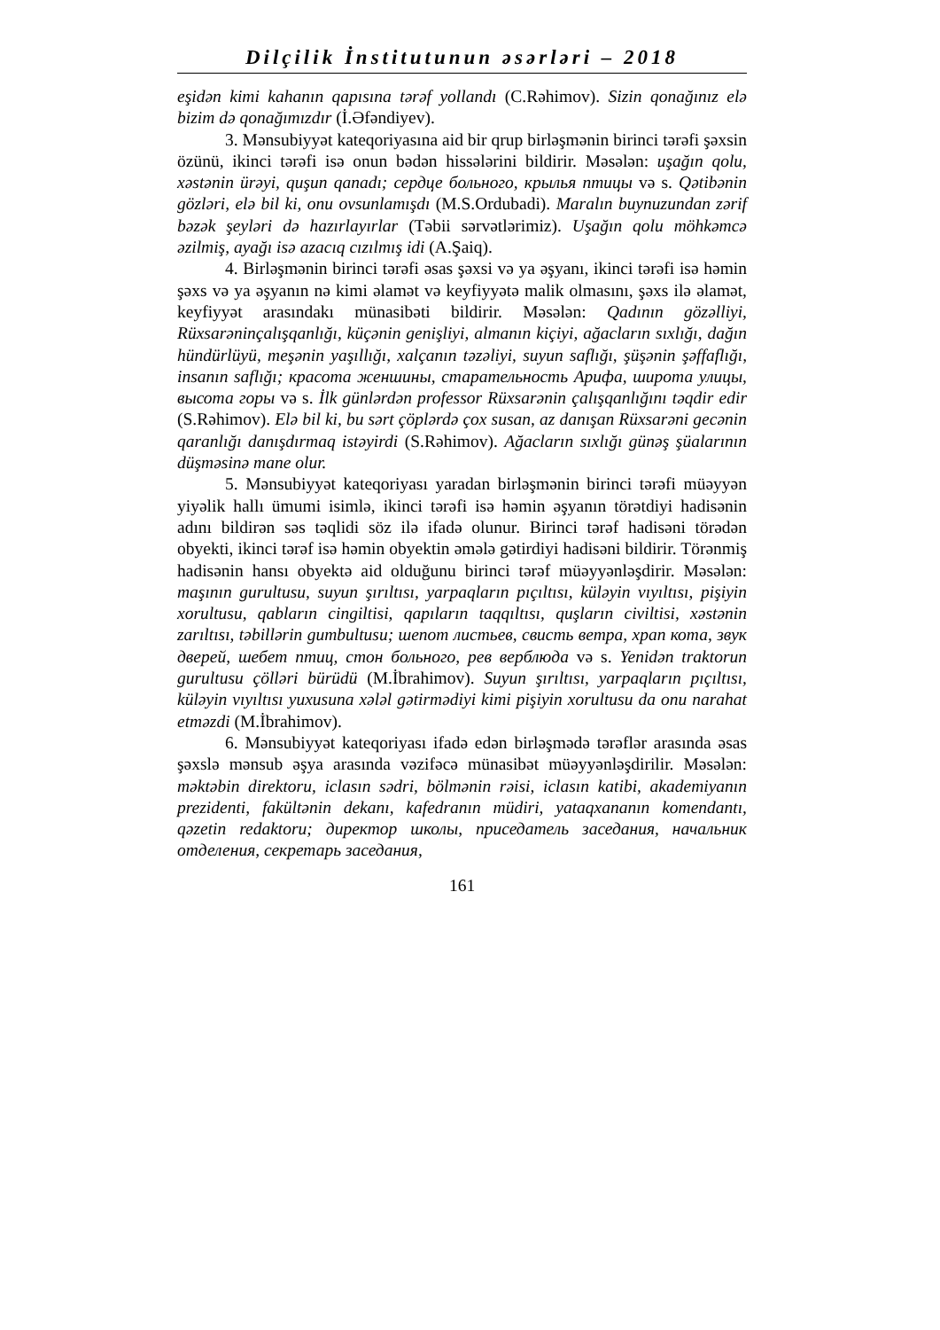Dilçilik İnstitutunun əsərləri – 2018
eşidən kimi kahanın qapısına tərəf yollandı (C.Rəhimov). Sizin qonağınız elə bizim də qonağımızdır (İ.Əfəndiyev).
3. Mənsubiyyət kateqoriyasına aid bir qrup birləşmənin birinci tərəfi şəxsin özünü, ikinci tərəfi isə onun bədən hissələrini bildirir. Məsələn: uşağın qolu, xəstənin ürəyi, quşun qanadı; сердце больного, крылья птицы və s. Qətibənin gözləri, elə bil ki, onu ovsunlamışdı (M.S.Ordubadi). Maralın buynuzundan zərif bəzək şeyləri də hazırlayırlar (Təbii sərvətlərimiz). Uşağın qolu möhkəmcə əzilmiş, ayağı isə azacıq cızılmış idi (A.Şaiq).
4. Birləşmənin birinci tərəfi əsas şəxsi və ya əşyanı, ikinci tərəfi isə həmin şəxs və ya əşyanın nə kimi əlamət və keyfiyyətə malik olmasını, şəxs ilə əlamət, keyfiyyət arasındakı münasibəti bildirir. Məsələn: Qadının gözəlliyi, Rüxsarəninçalışqanlığı, küçənin genişliyi, almanın kiçiyi, ağacların sıxlığı, dağın hündürlüyü, meşənin yaşıllığı, xalçanın təzəliyi, suyun saflığı, şüşənin şəffaflığı, insanın saflığı; красота женшины, старательность Арифа, широта улицы, высота горы və s. İlk günlərdən professor Rüxsarənin çalışqanlığını təqdir edir (S.Rəhimov). Elə bil ki, bu sərt çöplərdə çox susan, az danışan Rüxsarəni gecənin qaranlığı danışdırmaq istəyirdi (S.Rəhimov). Ağacların sıxlığı günəş şüalarının düşməsinə mane olur.
5. Mənsubiyyət kateqoriyası yaradan birləşmənin birinci tərəfi müəyyən yiyəlik hallı ümumi isimlə, ikinci tərəfi isə həmin əşyanın törətdiyi hadisənin adını bildirən səs təqlidi söz ilə ifadə olunur. Birinci tərəf hadisəni törədən obyekti, ikinci tərəf isə həmin obyektin əmələ gətirdiyi hadisəni bildirir. Törənmiş hadisənin hansı obyektə aid olduğunu birinci tərəf müəyyənləşdirir. Məsələn: maşının gurultusu, suyun şırıltısı, yarpaqların pıçıltısı, küləyin vıyıltısı, pişiyin xorultusu, qabların cingiltisi, qapıların taqqıltısı, quşların civiltisi, xəstənin zarıltısı, təbillərin gumbultusu; шепот листьев, свисть ветра, храп кота, звук дверей, шебет птиц, стон больного, рев верблюда və s. Yenidən traktorun gurultusu çölləri bürüdü (M.İbrahimov). Suyun şırıltısı, yarpaqların pıçıltısı, küləyin vıyıltısı yuxusuna xələl gətirmədiyi kimi pişiyin xorultusu da onu narahat etməzdi (M.İbrahimov).
6. Mənsubiyyət kateqoriyası ifadə edən birləşmədə tərəflər arasında əsas şəxslə mənsub əşya arasında vəzifəcə münasibət müəyyənləşdirilir. Məsələn: məktəbin direktoru, iclasın sədri, bölmənin rəisi, iclasın katibi, akademiyanın prezidenti, fakültənin dekanı, kafedranın müdiri, yataqxananın komendantı, qəzetin redaktoru; директор школы, приседатель заседания, начальник отделения, секретарь заседания,
161